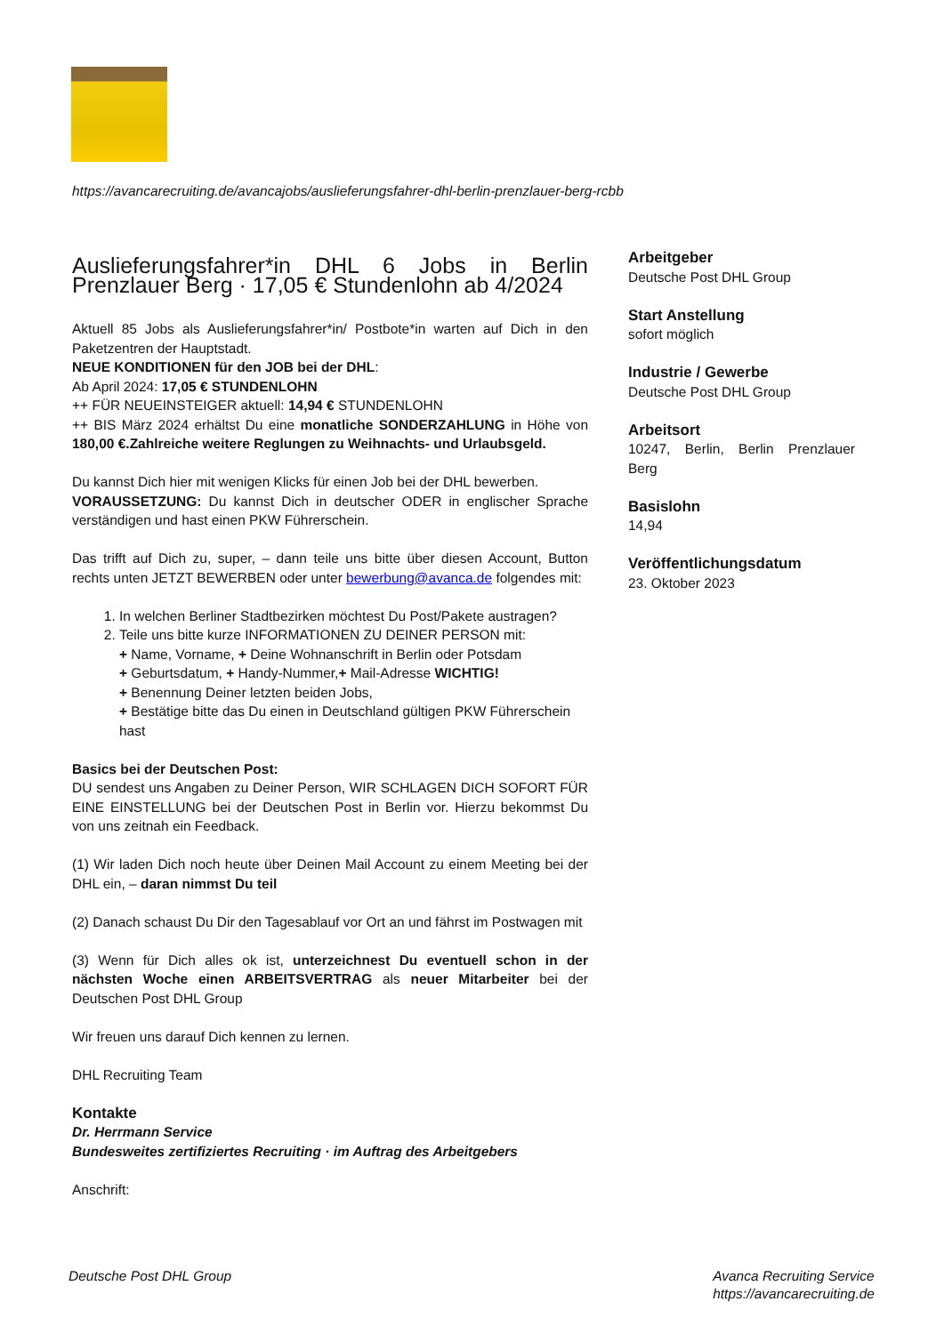https://avancarecruiting.de/avancajobs/auslieferungsfahrer-dhl-berlin-prenzlauer-berg-rcbb
Auslieferungsfahrer*in DHL 6 Jobs in Berlin Prenzlauer Berg · 17,05 € Stundenlohn ab 4/2024
Aktuell 85 Jobs als Auslieferungsfahrer*in/ Postbote*in warten auf Dich in den Paketzentren der Hauptstadt.
NEUE KONDITIONEN für den JOB bei der DHL:
Ab April 2024: 17,05 € STUNDENLOHN
++ FÜR NEUEINSTEIGER aktuell: 14,94 € STUNDENLOHN
++ BIS März 2024 erhältst Du eine monatliche SONDERZAHLUNG in Höhe von 180,00 €.Zahlreiche weitere Reglungen zu Weihnachts- und Urlaubsgeld.
Du kannst Dich hier mit wenigen Klicks für einen Job bei der DHL bewerben.
VORAUSSETZUNG: Du kannst Dich in deutscher ODER in englischer Sprache verständigen und hast einen PKW Führerschein.
Das trifft auf Dich zu, super, – dann teile uns bitte über diesen Account, Button rechts unten JETZT BEWERBEN oder unter bewerbung@avanca.de folgendes mit:
1. In welchen Berliner Stadtbezirken möchtest Du Post/Pakete austragen?
2. Teile uns bitte kurze INFORMATIONEN ZU DEINER PERSON mit:
+ Name, Vorname, + Deine Wohnanschrift in Berlin oder Potsdam
+ Geburtsdatum, + Handy-Nummer,+ Mail-Adresse WICHTIG!
+ Benennung Deiner letzten beiden Jobs,
+ Bestätige bitte das Du einen in Deutschland gültigen PKW Führerschein hast
Basics bei der Deutschen Post:
DU sendest uns Angaben zu Deiner Person, WIR SCHLAGEN DICH SOFORT FÜR EINE EINSTELLUNG bei der Deutschen Post in Berlin vor. Hierzu bekommst Du von uns zeitnah ein Feedback.
(1) Wir laden Dich noch heute über Deinen Mail Account zu einem Meeting bei der DHL ein, – daran nimmst Du teil
(2) Danach schaust Du Dir den Tagesablauf vor Ort an und fährst im Postwagen mit
(3) Wenn für Dich alles ok ist, unterzeichnest Du eventuell schon in der nächsten Woche einen ARBEITSVERTRAG als neuer Mitarbeiter bei der Deutschen Post DHL Group
Wir freuen uns darauf Dich kennen zu lernen.
DHL Recruiting Team
Kontakte
Dr. Herrmann Service
Bundesweites zertifiziertes Recruiting · im Auftrag des Arbeitgebers
Anschrift:
Arbeitgeber
Deutsche Post DHL Group
Start Anstellung
sofort möglich
Industrie / Gewerbe
Deutsche Post DHL Group
Arbeitsort
10247, Berlin, Berlin Prenzlauer Berg
Basislohn
14,94
Veröffentlichungsdatum
23. Oktober 2023
Deutsche Post DHL Group Avanca Recruiting Service
https://avancarecruiting.de